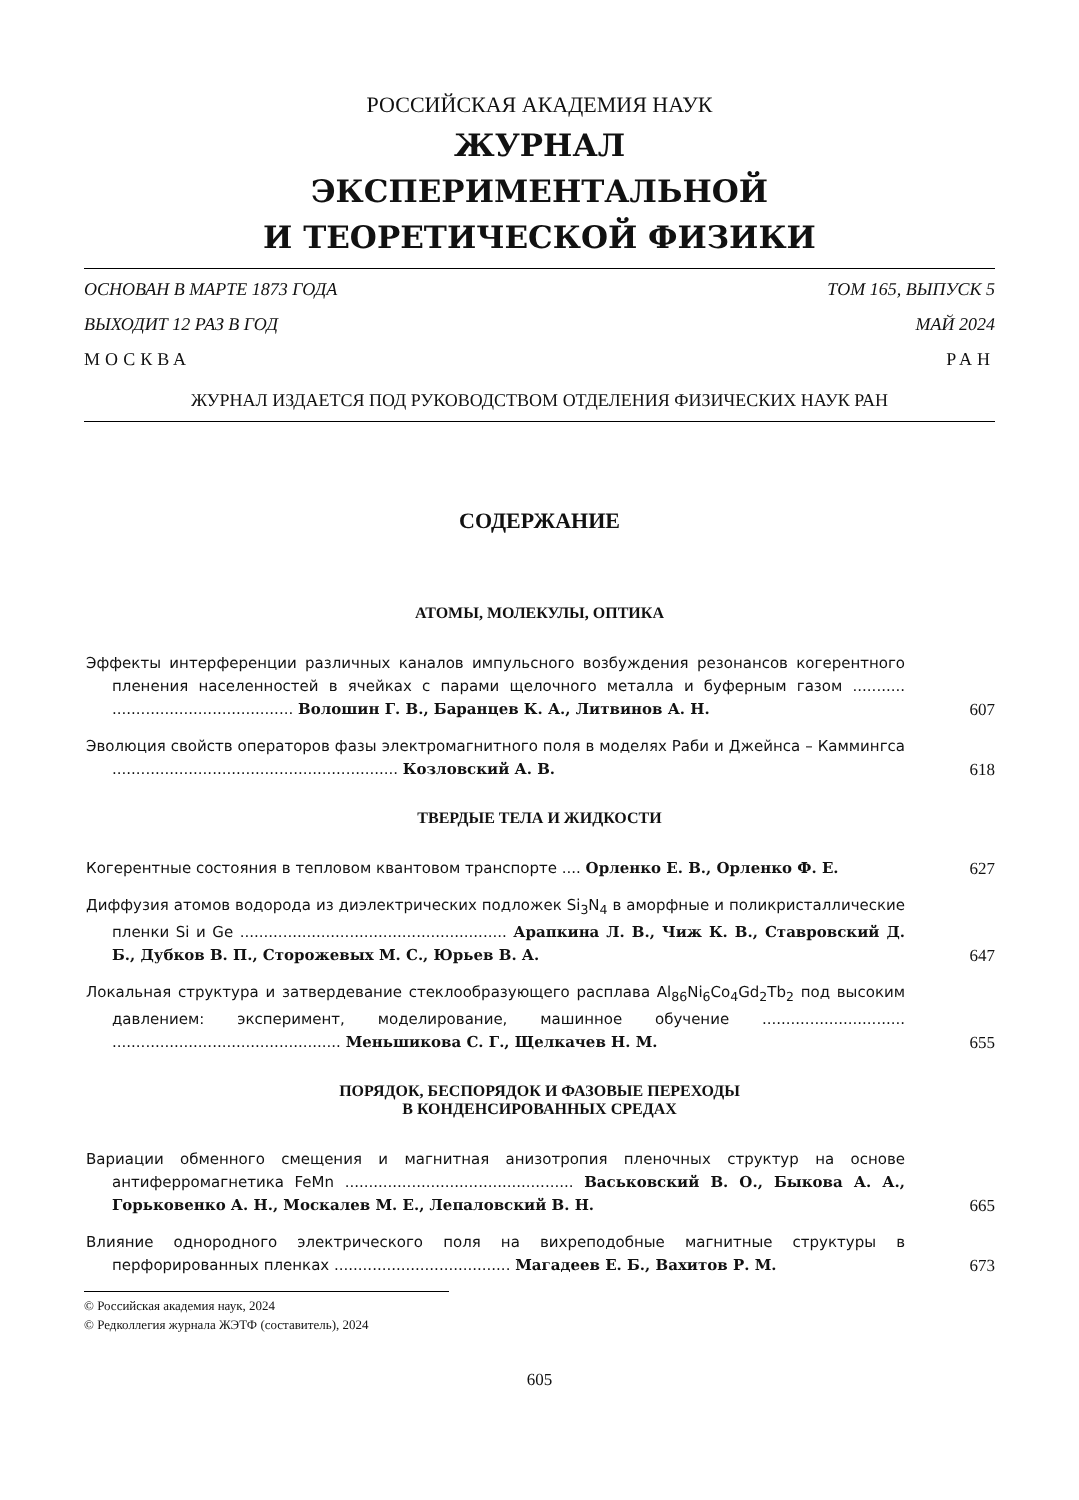РОССИЙСКАЯ АКАДЕМИЯ НАУК
ЖУРНАЛ
ЭКСПЕРИМЕНТАЛЬНОЙ
И ТЕОРЕТИЧЕСКОЙ ФИЗИКИ
ОСНОВАН В МАРТЕ 1873 ГОДА ТОМ 165, ВЫПУСК 5
ВЫХОДИТ 12 РАЗ В ГОД МАЙ 2024
МОСКВА РАН
ЖУРНАЛ ИЗДАЕТСЯ ПОД РУКОВОДСТВОМ ОТДЕЛЕНИЯ ФИЗИЧЕСКИХ НАУК РАН
СОДЕРЖАНИЕ
АТОМЫ, МОЛЕКУЛЫ, ОПТИКА
Эффекты интерференции различных каналов импульсного возбуждения резонансов когерентного пленения населенностей в ячейках с парами щелочного металла и буферным газом ........... ...................................... Волошин Г. В., Баранцев К. А., Литвинов А. Н.
607
Эволюция свойств операторов фазы электромагнитного поля в моделях Раби и Джейнса – Каммингса ............................................................ Козловский А. В.
618
ТВЕРДЫЕ ТЕЛА И ЖИДКОСТИ
Когерентные состояния в тепловом квантовом транспорте .... Орленко Е. В., Орленко Ф. Е.
627
Диффузия атомов водорода из диэлектрических подложек Si<sub>3</sub>N<sub>4</sub> в аморфные и поликристаллические пленки Si и Ge ........................................................ Арапкина Л. В., Чиж К. В., Ставровский Д. Б., Дубков В. П., Сторожевых М. С., Юрьев В. А.
647
Локальная структура и затвердевание стеклообразующего расплава Al<sub>86</sub>Ni<sub>6</sub>Co<sub>4</sub>Gd<sub>2</sub>Tb<sub>2</sub> под высоким давлением: эксперимент, моделирование, машинное обучение .............................. ................................................ Меньшикова С. Г., Щелкачев Н. М.
655
ПОРЯДОК, БЕСПОРЯДОК И ФАЗОВЫЕ ПЕРЕХОДЫ
В КОНДЕНСИРОВАННЫХ СРЕДАХ
Вариации обменного смещения и магнитная анизотропия пленочных структур на основе антиферромагнетика FeMn ................................................ Васьковский В. О., Быкова А. А., Горьковенко А. Н., Москалев М. Е., Лепаловский В. Н.
665
Влияние однородного электрического поля на вихреподобные магнитные структуры в перфорированных пленках ..................................... Магадеев Е. Б., Вахитов Р. М.
673
© Российская академия наук, 2024
© Редколлегия журнала ЖЭТФ (составитель), 2024
605